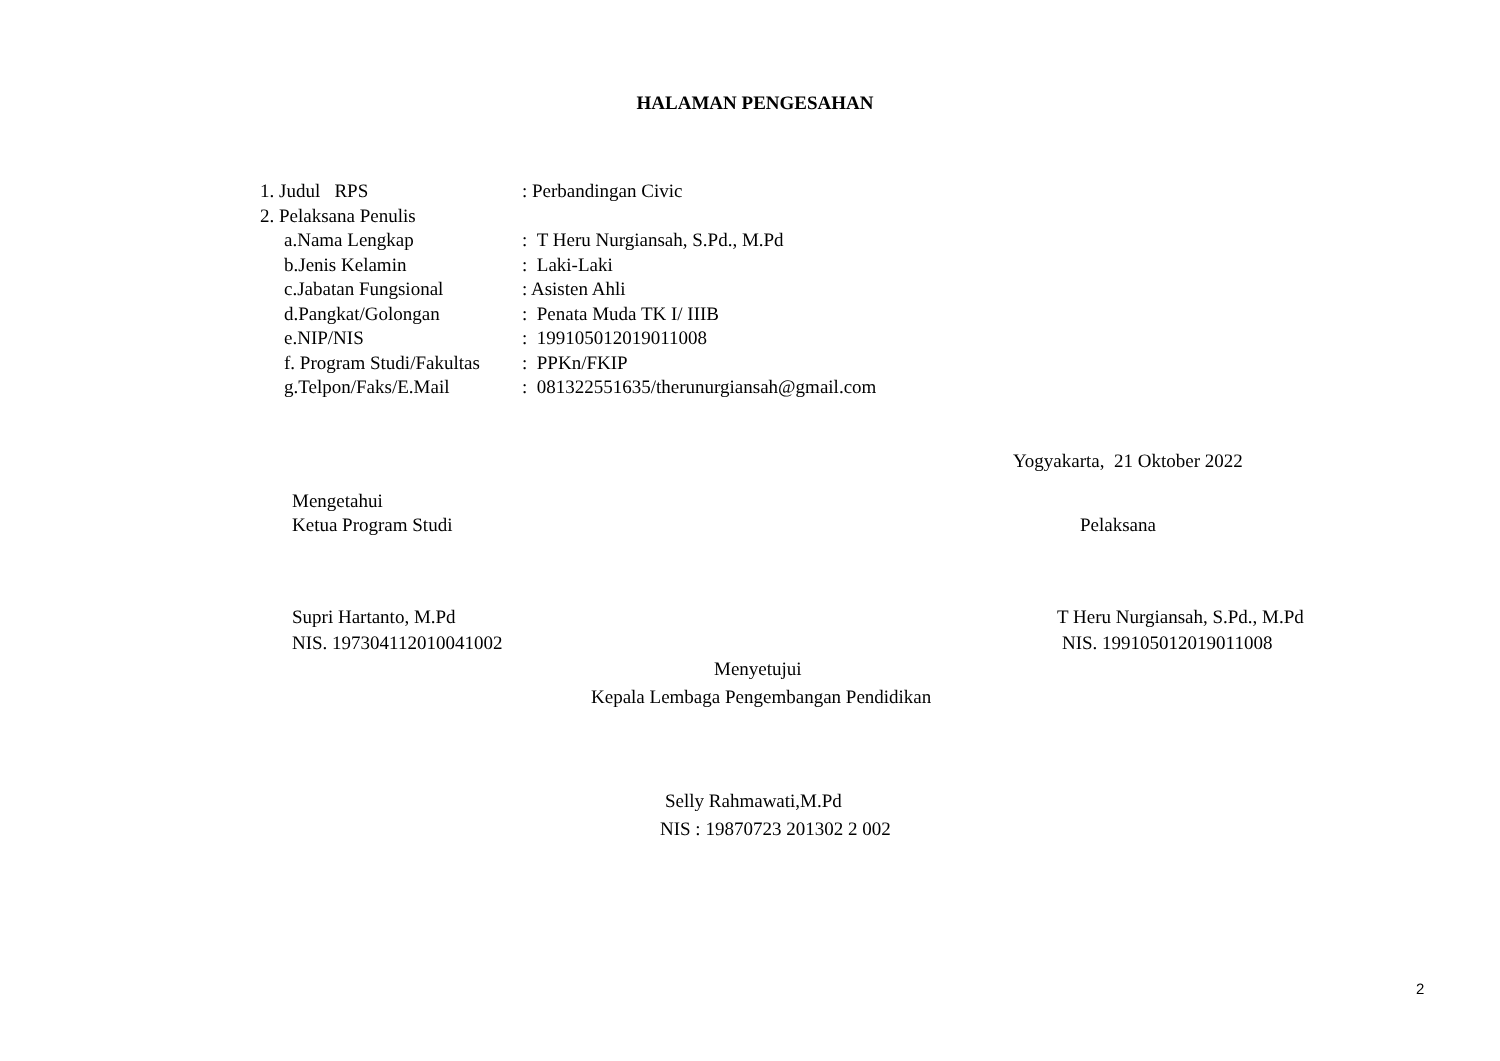HALAMAN PENGESAHAN
| 1. Judul RPS | : Perbandingan Civic |
| 2. Pelaksana Penulis | |
| a.Nama Lengkap | : T Heru Nurgiansah, S.Pd., M.Pd |
| b.Jenis Kelamin | : Laki-Laki |
| c.Jabatan Fungsional | : Asisten Ahli |
| d.Pangkat/Golongan | : Penata Muda TK I/ IIIB |
| e.NIP/NIS | : 199105012019011008 |
| f. Program Studi/Fakultas | : PPKn/FKIP |
| g.Telpon/Faks/E.Mail | : 081322551635/therunurgiansah@gmail.com |
Yogyakarta, 21 Oktober 2022
Mengetahui
Ketua Program Studi
Pelaksana
Supri Hartanto, M.Pd
T Heru Nurgiansah, S.Pd., M.Pd
NIS. 197304112010041002
NIS. 199105012019011008
Menyetujui
Kepala Lembaga Pengembangan Pendidikan
Selly Rahmawati,M.Pd
NIS : 19870723 201302 2 002
2